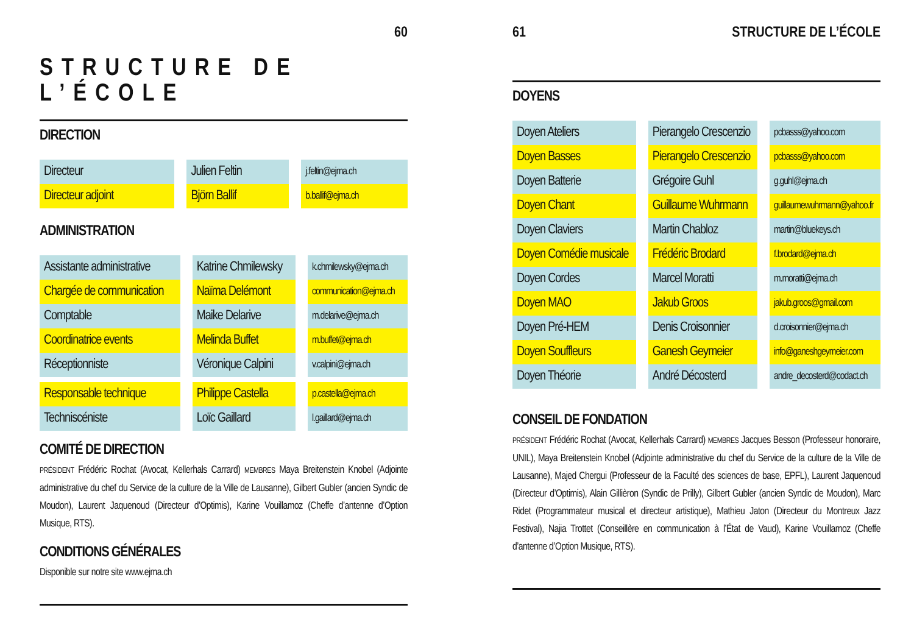60
STRUCTURE DE L’ÉCOLE
DIRECTION
| Directeur | | Julien Feltin | | j.feltin@ejma.ch |
| Directeur adjoint | | Björn Ballif | | b.ballif@ejma.ch |
ADMINISTRATION
| Assistante administrative | | Katrine Chmilewsky | | k.chmilewsky@ejma.ch |
| Chargée de communication | | Naïma Delémont | | communication@ejma.ch |
| Comptable | | Maike Delarive | | m.delarive@ejma.ch |
| Coordinatrice events | | Melinda Buffet | | m.buffet@ejma.ch |
| Réceptionniste | | Véronique Calpini | | v.calpini@ejma.ch |
| Responsable technique | | Philippe Castella | | p.castella@ejma.ch |
| Techniscéniste | | Loïc Gaillard | | l.gaillard@ejma.ch |
COMITÉ DE DIRECTION
PRÉSIDENT Frédéric Rochat (Avocat, Kellerhals Carrard) MEMBRES Maya Breitenstein Knobel (Adjointe administrative du chef du Service de la culture de la Ville de Lausanne), Gilbert Gubler (ancien Syndic de Moudon), Laurent Jaquenoud (Directeur d’Optimis), Karine Vouillamoz (Cheffe d’antenne d’Option Musique, RTS).
CONDITIONS GÉNÉRALES
Disponible sur notre site www.ejma.ch
61 STRUCTURE DE L’ÉCOLE
DOYENS
| Doyen Ateliers | | Pierangelo Crescenzio | | pcbasss@yahoo.com |
| Doyen Basses | | Pierangelo Crescenzio | | pcbasss@yahoo.com |
| Doyen Batterie | | Grégoire Guhl | | g.guhl@ejma.ch |
| Doyen Chant | | Guillaume Wuhrmann | | guillaumewuhrmann@yahoo.fr |
| Doyen Claviers | | Martin Chabloz | | martin@bluekeys.ch |
| Doyen Comédie musicale | | Frédéric Brodard | | f.brodard@ejma.ch |
| Doyen Cordes | | Marcel Moratti | | m.moratti@ejma.ch |
| Doyen MAO | | Jakub Groos | | jakub.groos@gmail.com |
| Doyen Pré-HEM | | Denis Croisonnier | | d.croisonnier@ejma.ch |
| Doyen Souffleurs | | Ganesh Geymeier | | info@ganeshgeymeier.com |
| Doyen Théorie | | André Décosterd | | andre_decosterd@codact.ch |
CONSEIL DE FONDATION
PRÉSIDENT Frédéric Rochat (Avocat, Kellerhals Carrard) MEMBRES Jacques Besson (Professeur honoraire, UNIL), Maya Breitenstein Knobel (Adjointe administrative du chef du Service de la culture de la Ville de Lausanne), Majed Chergui (Professeur de la Faculté des sciences de base, EPFL), Laurent Jaquenoud (Directeur d’Optimis), Alain Gillièron (Syndic de Prilly), Gilbert Gubler (ancien Syndic de Moudon), Marc Ridet (Programmateur musical et directeur artistique), Mathieu Jaton (Directeur du Montreux Jazz Festival), Najia Trottet (Conseillère en communication à l’État de Vaud), Karine Vouillamoz (Cheffe d’antenne d’Option Musique, RTS).